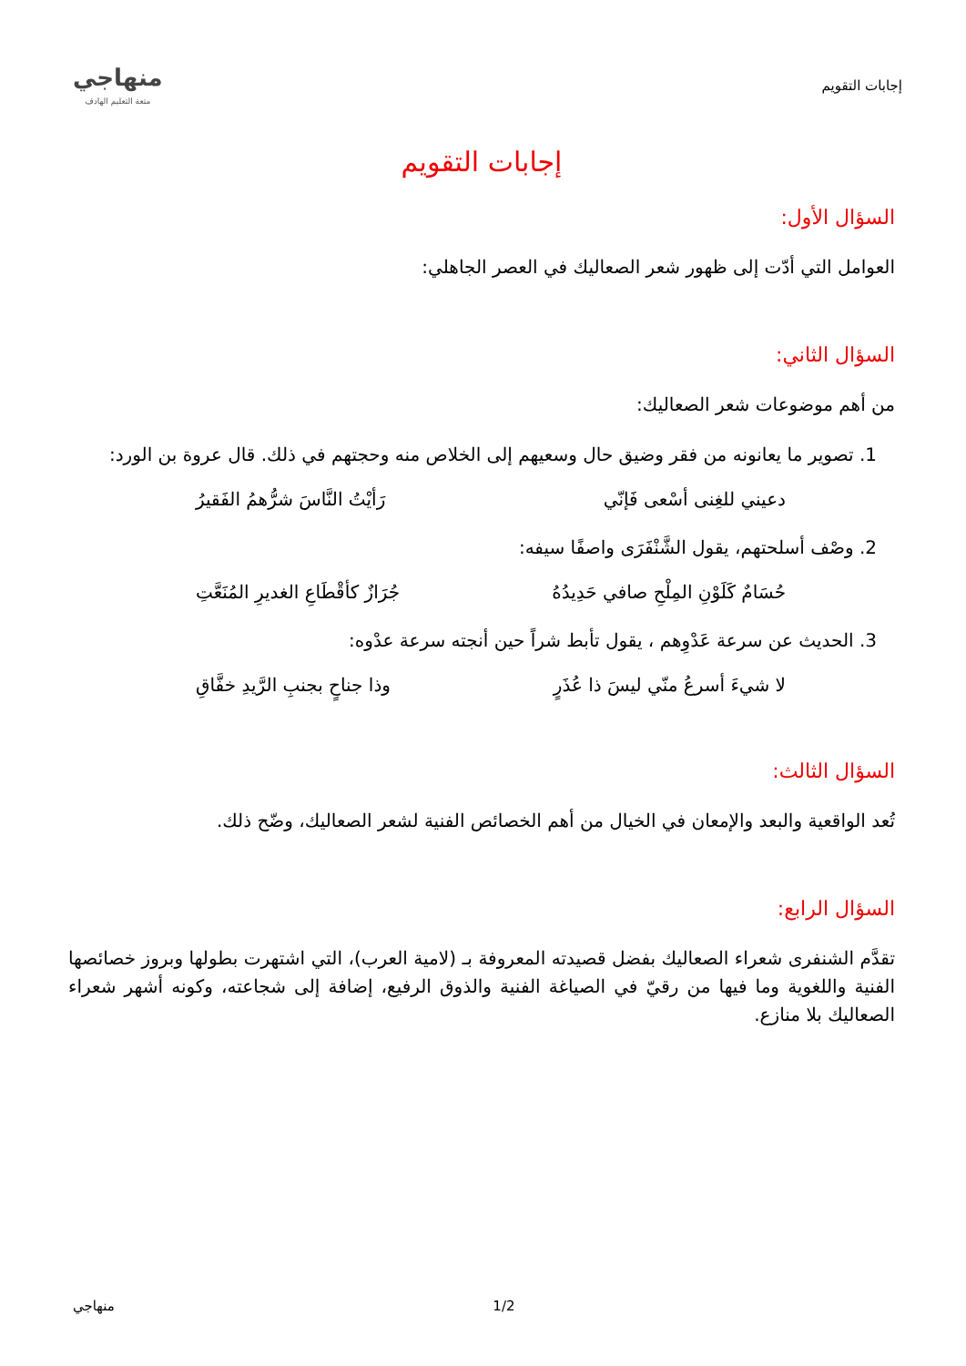إجابات التقويم
منهاجي
متعة التعليم الهادف
إجابات التقويم
السؤال الأول:
العوامل التي أدّت إلى ظهور شعر الصعاليك في العصر الجاهلي:
السؤال الثاني:
من أهم موضوعات شعر الصعاليك:
1. تصوير ما يعانونه من فقر وضيق حال وسعيهم إلى الخلاص منه وحجتهم في ذلك. قال عروة بن الورد:
دعيني للغِنى أسْعى فَإنّي رَأيْتُ النَّاسَ شرُّهمُ الفَقيرُ
2. وصْف أسلحتهم، يقول الشَّنْفَرَى واصفًا سيفه:
حُسَامٌ كَلَوْنِ المِلْحِ صافي حَدِيدُهُ جُرَازٌ كأقْطَاعِ الغديرِ المُنَعَّتِ
3. الحديث عن سرعة عَدْوِهم ، يقول تأبط شراً حين أنجته سرعة عدْوه:
لا شيءَ أسرعُ منّي ليسَ ذا عُذَرٍ وذا جناحٍ بجنبِ الرَّيدِ خفَّاقِ
السؤال الثالث:
تُعد الواقعية والبعد والإمعان في الخيال من أهم الخصائص الفنية لشعر الصعاليك، وضّح ذلك.
السؤال الرابع:
تقدَّم الشنفرى شعراء الصعاليك بفضل قصيدته المعروفة بـ (لامية العرب)، التي اشتهرت بطولها وبروز خصائصها الفنية واللغوية وما فيها من رقيّ في الصياغة الفنية والذوق الرفيع، إضافة إلى شجاعته، وكونه أشهر شعراء الصعاليك بلا منازع.
منهاجي 1/2